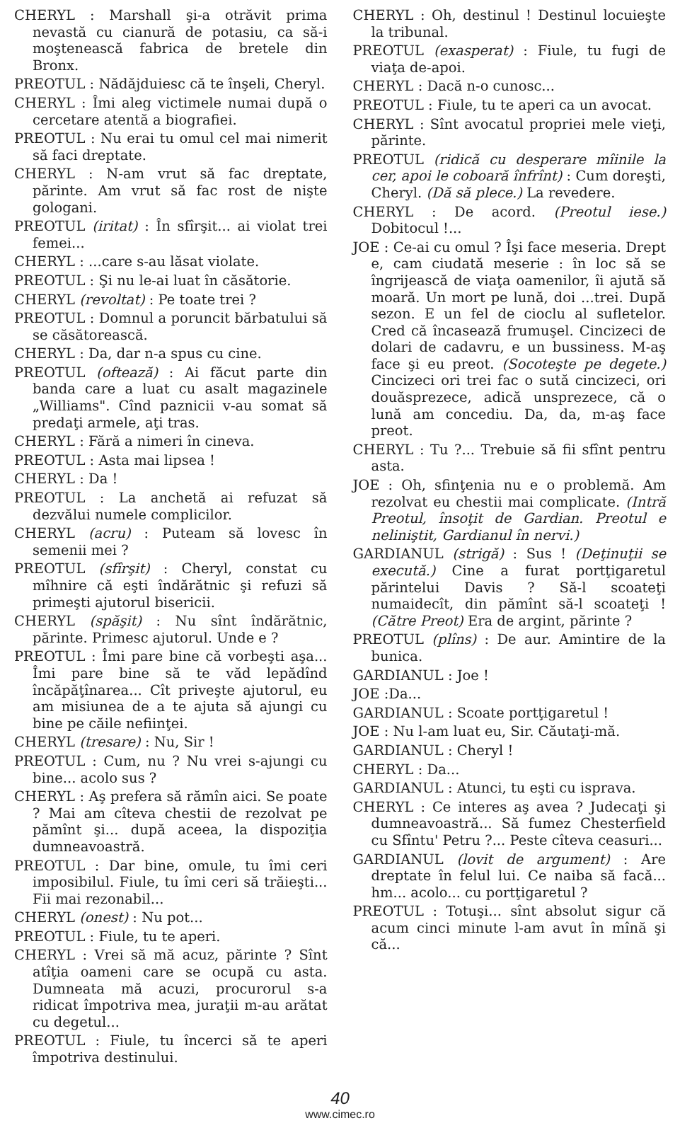CHERYL : Marshall şi-a otrăvit prima nevastă cu cianură de potasiu, ca să-i moştenească fabrica de bretele din Bronx.
PREOTUL : Nădăjduiesc că te înşeli, Cheryl.
CHERYL : Îmi aleg victimele numai după o cercetare atentă a biografiei.
PREOTUL : Nu erai tu omul cel mai nimerit să faci dreptate.
CHERYL : N-am vrut să fac dreptate, părinte. Am vrut să fac rost de nişte gologani.
PREOTUL (iritat) : În sfîrşit... ai violat trei femei...
CHERYL : ...care s-au lăsat violate.
PREOTUL : Şi nu le-ai luat în căsătorie.
CHERYL (revoltat) : Pe toate trei ?
PREOTUL : Domnul a poruncit bărbatului să se căsătorească.
CHERYL : Da, dar n-a spus cu cine.
PREOTUL (oftează) : Ai făcut parte din banda care a luat cu asalt magazinele „Williams". Cînd paznicii v-au somat să predaţi armele, aţi tras.
CHERYL : Fără a nimeri în cineva.
PREOTUL : Asta mai lipsea !
CHERYL : Da !
PREOTUL : La anchetă ai refuzat să dezvălui numele complicilor.
CHERYL (acru) : Puteam să lovesc în semenii mei ?
PREOTUL (sfîrşit) : Cheryl, constat cu mîhnire că eşti îndărătnic şi refuzi să primeşti ajutorul bisericii.
CHERYL (spăşit) : Nu sînt îndărătnic, părinte. Primesc ajutorul. Unde e ?
PREOTUL : Îmi pare bine că vorbeşti aşa... Îmi pare bine să te văd lepădînd încăpăţînarea... Cît priveşte ajutorul, eu am misiunea de a te ajuta să ajungi cu bine pe căile nefiinţei.
CHERYL (tresare) : Nu, Sir !
PREOTUL : Cum, nu ? Nu vrei s-ajungi cu bine... acolo sus ?
CHERYL : Aş prefera să rămîn aici. Se poate ? Mai am cîteva chestii de rezolvat pe pămînt şi... după aceea, la dispoziţia dumneavoastră.
PREOTUL : Dar bine, omule, tu îmi ceri imposibilul. Fiule, tu îmi ceri să trăieşti... Fii mai rezonabil...
CHERYL (onest) : Nu pot...
PREOTUL : Fiule, tu te aperi.
CHERYL : Vrei să mă acuz, părinte ? Sînt atîţia oameni care se ocupă cu asta. Dumneata mă acuzi, procurorul s-a ridicat împotriva mea, juraţii m-au arătat cu degetul...
PREOTUL : Fiule, tu încerci să te aperi împotriva destinului.
CHERYL : Oh, destinul ! Destinul locuieşte la tribunal.
PREOTUL (exasperat) : Fiule, tu fugi de viaţa de-apoi.
CHERYL : Dacă n-o cunosc...
PREOTUL : Fiule, tu te aperi ca un avocat.
CHERYL : Sînt avocatul propriei mele vieţi, părinte.
PREOTUL (ridică cu desperare mîinile la cer, apoi le coboară înfrînt) : Cum doreşti, Cheryl. (Dă să plece.) La revedere.
CHERYL : De acord. (Preotul iese.) Dobitocul !...
JOE : Ce-ai cu omul ? Îşi face meseria. Drept e, cam ciudată meserie : în loc să se îngrijească de viaţa oamenilor, îi ajută să moară. Un mort pe lună, doi ...trei. După sezon. E un fel de cioclu al sufletelor. Cred că încasează frumuşel. Cincizeci de dolari de cadavru, e un bussiness. M-aş face şi eu preot. (Socoteşte pe degete.) Cincizeci ori trei fac o sută cincizeci, ori douăsprezece, adică unsprezece, că o lună am concediu. Da, da, m-aş face preot.
CHERYL : Tu ?... Trebuie să fii sfînt pentru asta.
JOE : Oh, sfinţenia nu e o problemă. Am rezolvat eu chestii mai complicate. (Intră Preotul, însoţit de Gardian. Preotul e neliniştit, Gardianul în nervi.)
GARDIANUL (strigă) : Sus ! (Deţinuţii se execută.) Cine a furat portţigaretul părintelui Davis ? Să-l scoateţi numaidecît, din pămînt să-l scoateţi ! (Către Preot) Era de argint, părinte ?
PREOTUL (plîns) : De aur. Amintire de la bunica.
GARDIANUL : Joe !
JOE :Da...
GARDIANUL : Scoate portţigaretul !
JOE : Nu l-am luat eu, Sir. Căutaţi-mă.
GARDIANUL : Cheryl !
CHERYL : Da...
GARDIANUL : Atunci, tu eşti cu isprava.
CHERYL : Ce interes aş avea ? Judecaţi şi dumneavoastră... Să fumez Chesterfield cu Sfîntu' Petru ?... Peste cîteva ceasuri...
GARDIANUL (lovit de argument) : Are dreptate în felul lui. Ce naiba să facă... hm... acolo... cu portţigaretul ?
PREOTUL : Totuşi... sînt absolut sigur că acum cinci minute l-am avut în mînă şi că...
40
www.cimec.ro